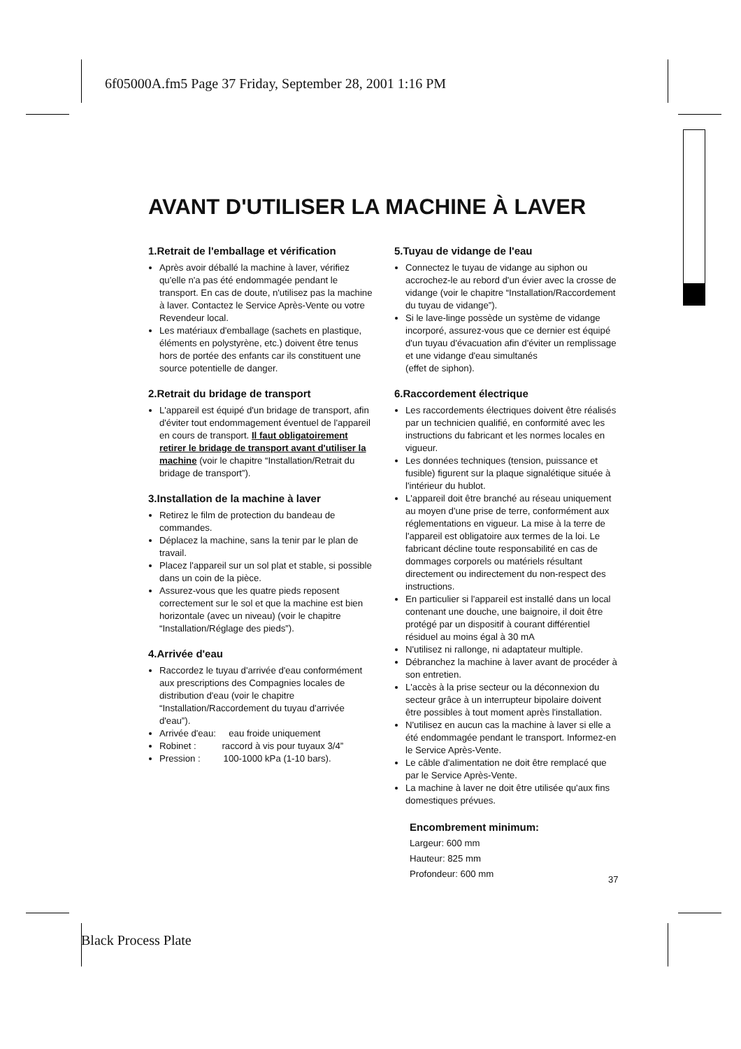6f05000A.fm5 Page 37 Friday, September 28, 2001 1:16 PM
AVANT D'UTILISER LA MACHINE À LAVER
1.Retrait de l'emballage et vérification
Après avoir déballé la machine à laver, vérifiez qu'elle n'a pas été endommagée pendant le transport. En cas de doute, n'utilisez pas la machine à laver. Contactez le Service Après-Vente ou votre Revendeur local.
Les matériaux d'emballage (sachets en plastique, éléments en polystyrène, etc.) doivent être tenus hors de portée des enfants car ils constituent une source potentielle de danger.
2.Retrait du bridage de transport
L'appareil est équipé d'un bridage de transport, afin d'éviter tout endommagement éventuel de l'appareil en cours de transport. Il faut obligatoirement retirer le bridage de transport avant d'utiliser la machine (voir le chapitre “Installation/Retrait du bridage de transport”).
3.Installation de la machine à laver
Retirez le film de protection du bandeau de commandes.
Déplacez la machine, sans la tenir par le plan de travail.
Placez l'appareil sur un sol plat et stable, si possible dans un coin de la pièce.
Assurez-vous que les quatre pieds reposent correctement sur le sol et que la machine est bien horizontale (avec un niveau) (voir le chapitre “Installation/Réglage des pieds”).
4.Arrivée d'eau
Raccordez le tuyau d'arrivée d'eau conformément aux prescriptions des Compagnies locales de distribution d'eau (voir le chapitre “Installation/Raccordement du tuyau d'arrivée d'eau”).
Arrivée d'eau: eau froide uniquement
Robinet : raccord à vis pour tuyaux 3/4”
Pression : 100-1000 kPa (1-10 bars).
5.Tuyau de vidange de l'eau
Connectez le tuyau de vidange au siphon ou accrochez-le au rebord d'un évier avec la crosse de vidange (voir le chapitre “Installation/Raccordement du tuyau de vidange”).
Si le lave-linge possède un système de vidange incorporé, assurez-vous que ce dernier est équipé d'un tuyau d'évacuation afin d'éviter un remplissage et une vidange d'eau simultanés
(effet de siphon).
6.Raccordement électrique
Les raccordements électriques doivent être réalisés par un technicien qualifié, en conformité avec les instructions du fabricant et les normes locales en vigueur.
Les données techniques (tension, puissance et fusible) figurent sur la plaque signalétique située à l'intérieur du hublot.
L'appareil doit être branché au réseau uniquement au moyen d'une prise de terre, conformément aux réglementations en vigueur. La mise à la terre de l'appareil est obligatoire aux termes de la loi. Le fabricant décline toute responsabilité en cas de dommages corporels ou matériels résultant directement ou indirectement du non-respect des instructions.
En particulier si l'appareil est installé dans un local contenant une douche, une baignoire, il doit être protégé par un dispositif à courant différentiel résiduel au moins égal à 30 mA
N'utilisez ni rallonge, ni adaptateur multiple.
Débranchez la machine à laver avant de procéder à son entretien.
L'accès à la prise secteur ou la déconnexion du secteur grâce à un interrupteur bipolaire doivent être possibles à tout moment après l'installation.
N'utilisez en aucun cas la machine à laver si elle a été endommagée pendant le transport. Informez-en le Service Après-Vente.
Le câble d'alimentation ne doit être remplacé que par le Service Après-Vente.
La machine à laver ne doit être utilisée qu'aux fins domestiques prévues.
Encombrement minimum:
Largeur: 600 mm
Hauteur: 825 mm
Profondeur: 600 mm
37
Black Process Plate